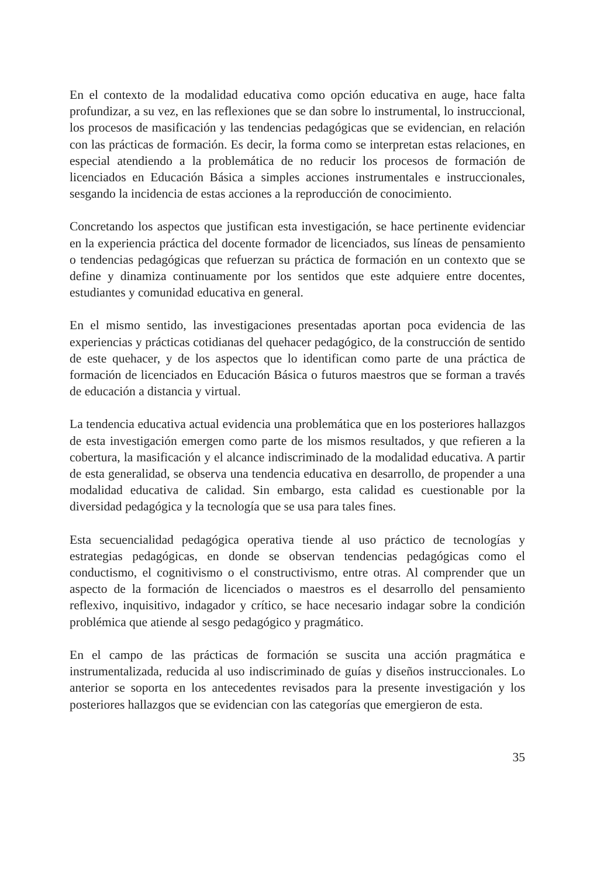En el contexto de la modalidad educativa como opción educativa en auge, hace falta profundizar, a su vez, en las reflexiones que se dan sobre lo instrumental, lo instruccional, los procesos de masificación y las tendencias pedagógicas que se evidencian, en relación con las prácticas de formación. Es decir, la forma como se interpretan estas relaciones, en especial atendiendo a la problemática de no reducir los procesos de formación de licenciados en Educación Básica a simples acciones instrumentales e instruccionales, sesgando la incidencia de estas acciones a la reproducción de conocimiento.
Concretando los aspectos que justifican esta investigación, se hace pertinente evidenciar en la experiencia práctica del docente formador de licenciados, sus líneas de pensamiento o tendencias pedagógicas que refuerzan su práctica de formación en un contexto que se define y dinamiza continuamente por los sentidos que este adquiere entre docentes, estudiantes y comunidad educativa en general.
En el mismo sentido, las investigaciones presentadas aportan poca evidencia de las experiencias y prácticas cotidianas del quehacer pedagógico, de la construcción de sentido de este quehacer, y de los aspectos que lo identifican como parte de una práctica de formación de licenciados en Educación Básica o futuros maestros que se forman a través de educación a distancia y virtual.
La tendencia educativa actual evidencia una problemática que en los posteriores hallazgos de esta investigación emergen como parte de los mismos resultados, y que refieren a la cobertura, la masificación y el alcance indiscriminado de la modalidad educativa. A partir de esta generalidad, se observa una tendencia educativa en desarrollo, de propender a una modalidad educativa de calidad. Sin embargo, esta calidad es cuestionable por la diversidad pedagógica y la tecnología que se usa para tales fines.
Esta secuencialidad pedagógica operativa tiende al uso práctico de tecnologías y estrategias pedagógicas, en donde se observan tendencias pedagógicas como el conductismo, el cognitivismo o el constructivismo, entre otras. Al comprender que un aspecto de la formación de licenciados o maestros es el desarrollo del pensamiento reflexivo, inquisitivo, indagador y crítico, se hace necesario indagar sobre la condición problémica que atiende al sesgo pedagógico y pragmático.
En el campo de las prácticas de formación se suscita una acción pragmática e instrumentalizada, reducida al uso indiscriminado de guías y diseños instruccionales. Lo anterior se soporta en los antecedentes revisados para la presente investigación y los posteriores hallazgos que se evidencian con las categorías que emergieron de esta.
35